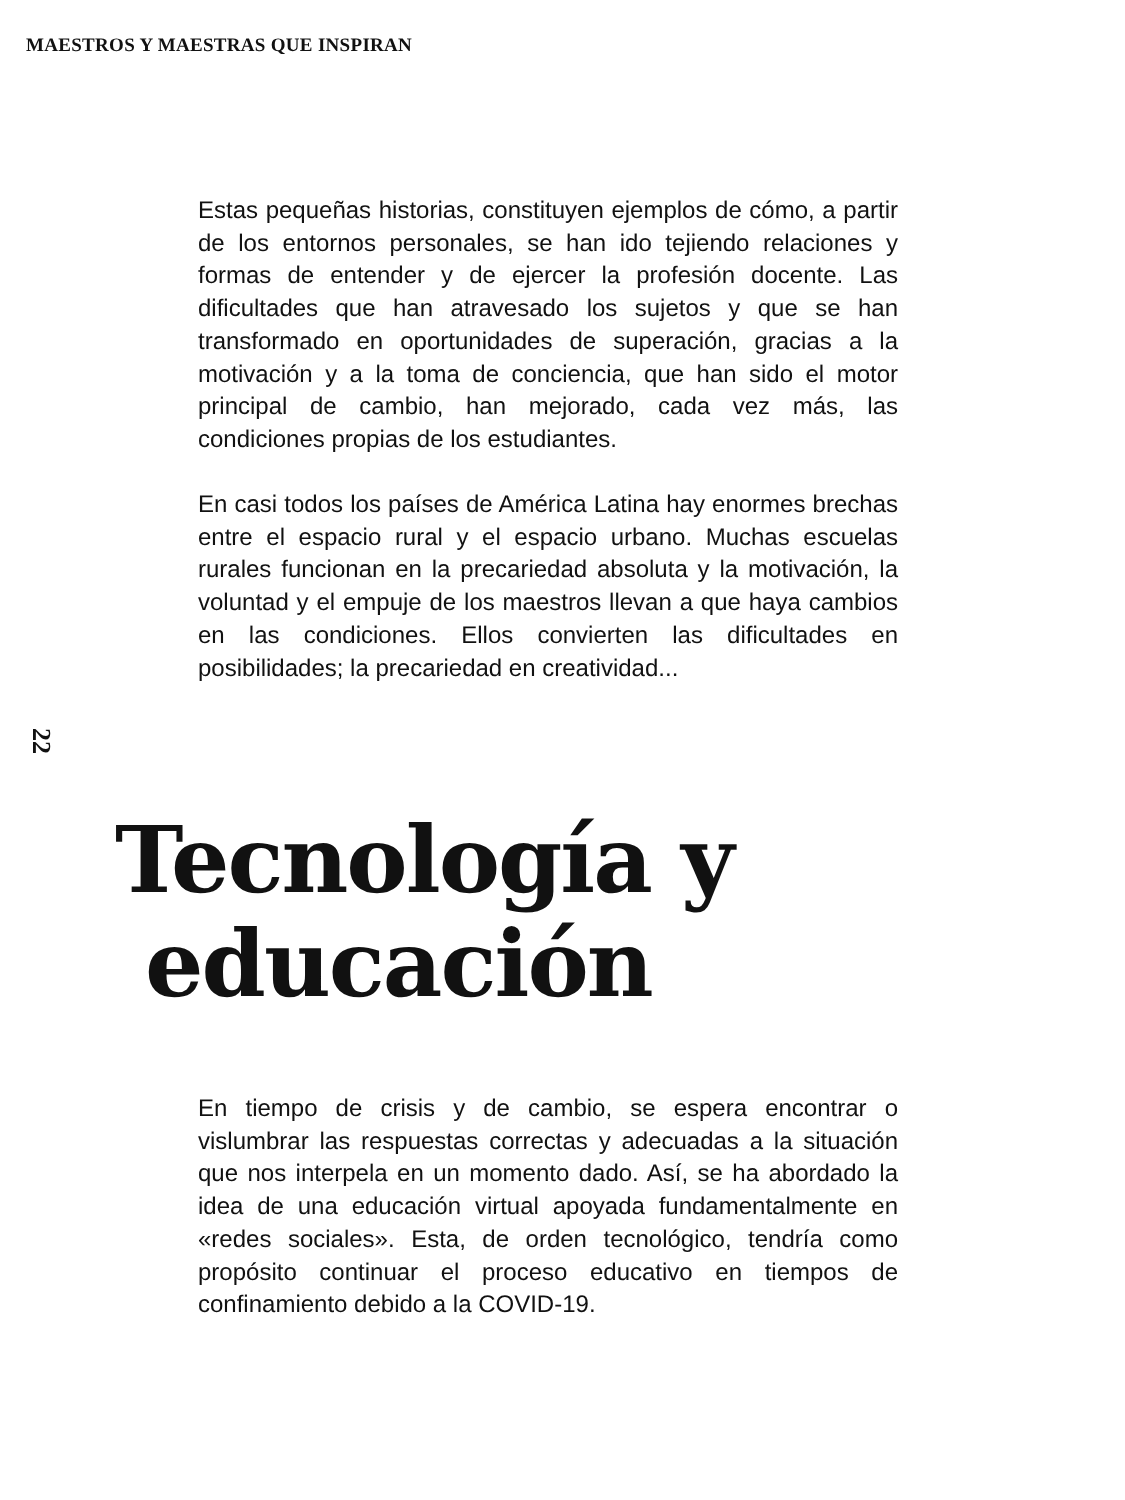MAESTROS Y MAESTRAS QUE INSPIRAN
Estas pequeñas historias, constituyen ejemplos de cómo, a partir de los entornos personales, se han ido tejiendo relaciones y formas de entender y de ejercer la profesión docente. Las dificultades que han atravesado los sujetos y que se han transformado en oportunidades de superación, gracias a la motivación y a la toma de conciencia, que han sido el motor principal de cambio, han mejorado, cada vez más, las condiciones propias de los estudiantes.
En casi todos los países de América Latina hay enormes brechas entre el espacio rural y el espacio urbano. Muchas escuelas rurales funcionan en la precariedad absoluta y la motivación, la voluntad y el empuje de los maestros llevan a que haya cambios en las condiciones. Ellos convierten las dificultades en posibilidades; la precariedad en creatividad...
22
Tecnología y
educación
En tiempo de crisis y de cambio, se espera encontrar o vislumbrar las respuestas correctas y adecuadas a la situación que nos interpela en un momento dado. Así, se ha abordado la idea de una educación virtual apoyada fundamentalmente en «redes sociales». Esta, de orden tecnológico, tendría como propósito continuar el proceso educativo en tiempos de confinamiento debido a la COVID-19.